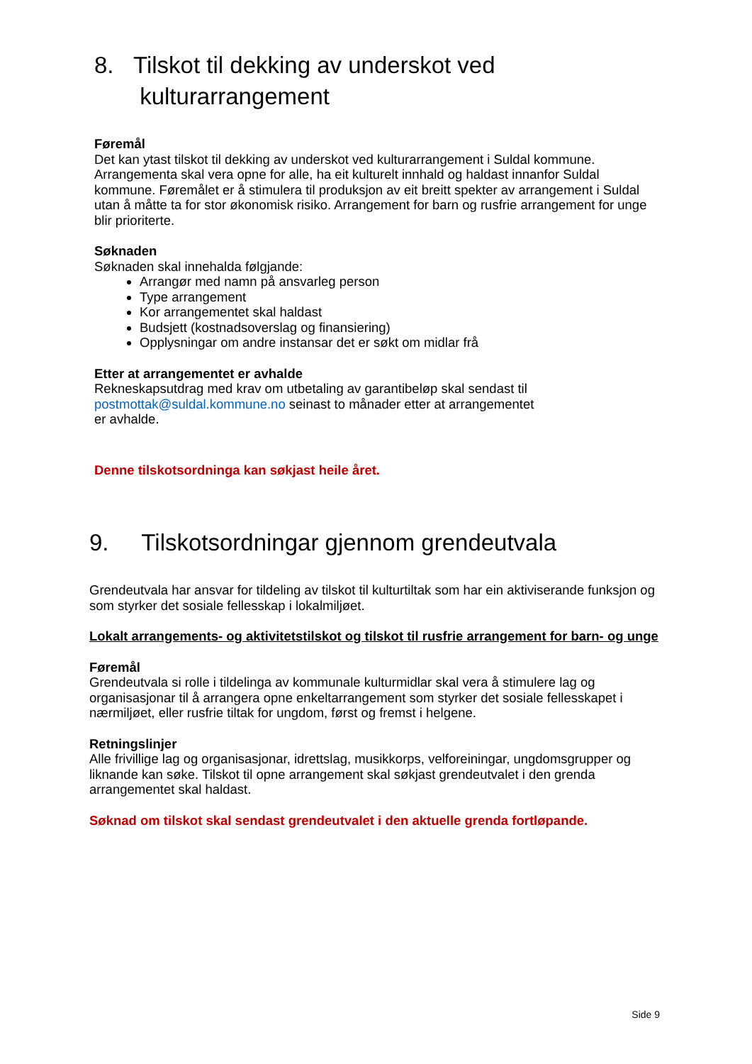8. Tilskot til dekking av underskot ved
kulturarrangement
Føremål
Det kan ytast tilskot til dekking av underskot ved kulturarrangement i Suldal kommune. Arrangementa skal vera opne for alle, ha eit kulturelt innhald og haldast innanfor Suldal kommune. Føremålet er å stimulera til produksjon av eit breitt spekter av arrangement i Suldal utan å måtte ta for stor økonomisk risiko. Arrangement for barn og rusfrie arrangement for unge blir prioriterte.
Søknaden
Søknaden skal innehalda følgjande:
Arrangør med namn på ansvarleg person
Type arrangement
Kor arrangementet skal haldast
Budsjett (kostnadsoverslag og finansiering)
Opplysningar om andre instansar det er søkt om midlar frå
Etter at arrangementet er avhalde
Rekneskapsutdrag med krav om utbetaling av garantibeløp skal sendast til
postmottak@suldal.kommune.no seinast to månader etter at arrangementet
er avhalde.
Denne tilskotsordninga kan søkjast heile året.
9. Tilskotsordningar gjennom grendeutvala
Grendeutvala har ansvar for tildeling av tilskot til kulturtiltak som har ein aktiviserande funksjon og som styrker det sosiale fellesskap i lokalmiljøet.
Lokalt arrangements- og aktivitetstilskot og tilskot til rusfrie arrangement for barn- og unge
Føremål
Grendeutvala si rolle i tildelinga av kommunale kulturmidlar skal vera å stimulere lag og organisasjonar til å arrangera opne enkeltarrangement som styrker det sosiale fellesskapet i nærmiljøet, eller rusfrie tiltak for ungdom, først og fremst i helgene.
Retningslinjer
Alle frivillige lag og organisasjonar, idrettslag, musikkorps, velforeiningar, ungdomsgrupper og liknande kan søke. Tilskot til opne arrangement skal søkjast grendeutvalet i den grenda arrangementet skal haldast.
Søknad om tilskot skal sendast grendeutvalet i den aktuelle grenda fortløpande.
Side 9